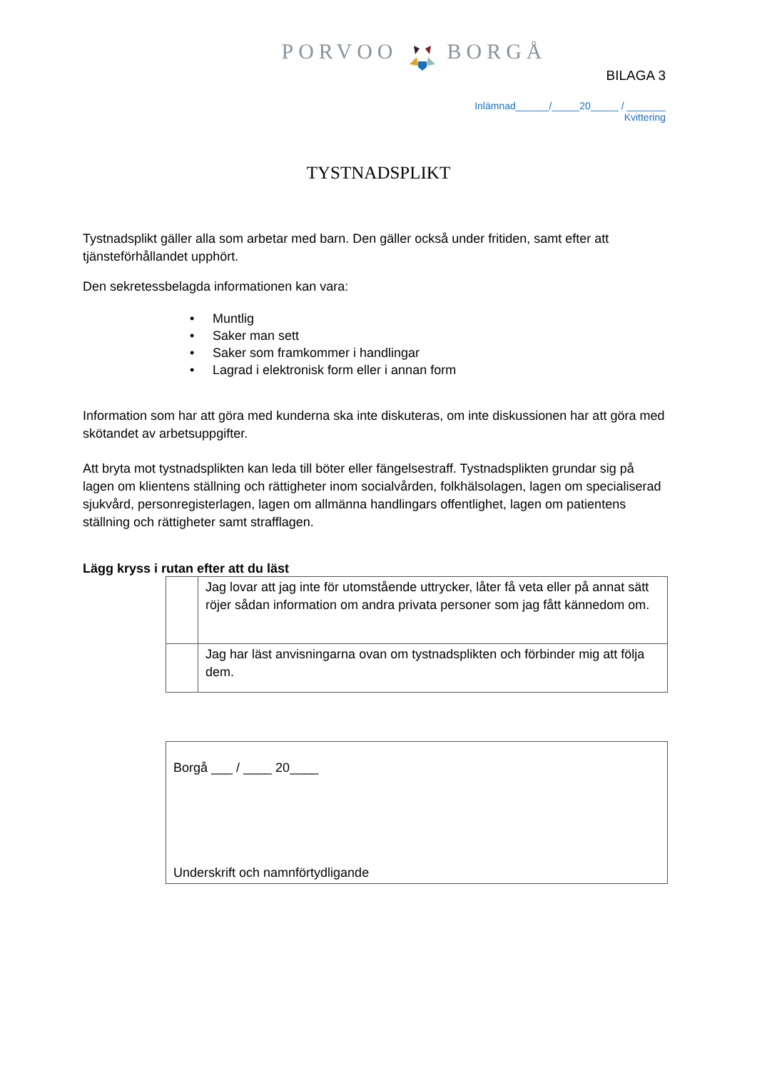PORVOO BORGÅ
BILAGA 3
Inlämnad______/_____20_____ / _______
Kvittering
TYSTNADSPLIKT
Tystnadsplikt gäller alla som arbetar med barn. Den gäller också under fritiden, samt efter att tjänsteförhållandet upphört.
Den sekretessbelagda informationen kan vara:
• Muntlig
• Saker man sett
• Saker som framkommer i handlingar
• Lagrad i elektronisk form eller i annan form
Information som har att göra med kunderna ska inte diskuteras, om inte diskussionen har att göra med skötandet av arbetsuppgifter.
Att bryta mot tystnadsplikten kan leda till böter eller fängelsestraff. Tystnadsplikten grundar sig på lagen om klientens ställning och rättigheter inom socialvården, folkhälsolagen, lagen om specialiserad sjukvård, personregisterlagen, lagen om allmänna handlingars offentlighet, lagen om patientens ställning och rättigheter samt strafflagen.
Lägg kryss i rutan efter att du läst
| | Jag lovar att jag inte för utomstående uttrycker, låter få veta eller på annat sätt röjer sådan information om andra privata personer som jag fått kännedom om. |
| | Jag har läst anvisningarna ovan om tystnadsplikten och förbinder mig att följa dem. |
Borgå ___ / ____ 20____
Underskrift och namnförtydligande